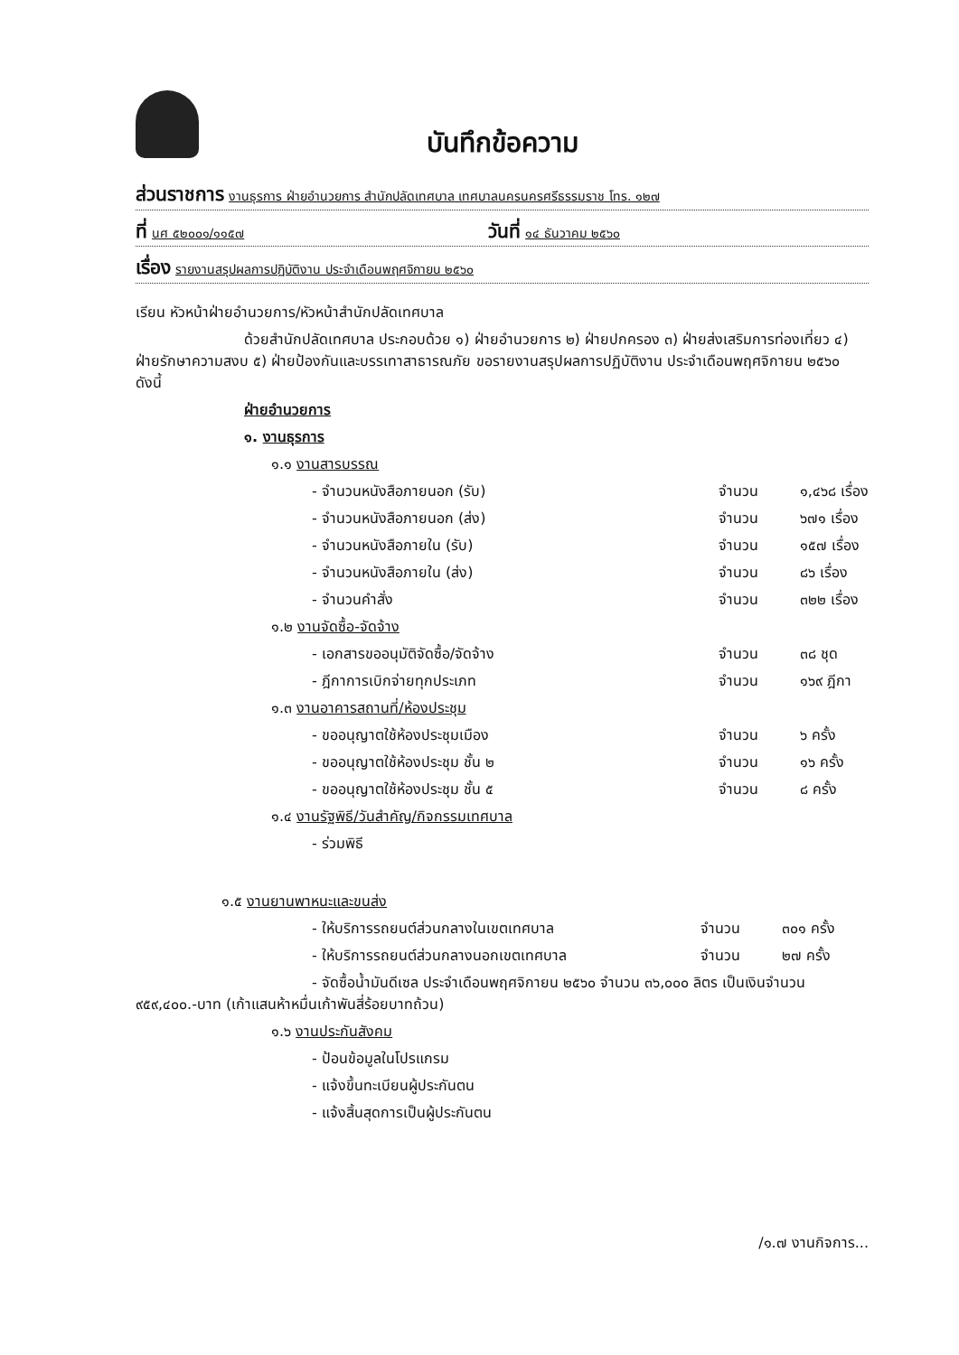บันทึกข้อความ
ส่วนราชการ งานธุรการ ฝ่ายอำนวยการ สำนักปลัดเทศบาล เทศบาลนครนครศรีธรรมราช โทร. ๑๒๗
ที่ นศ ๕๒๐๐๑/๑๑๕๗
วันที่ ๑๔ ธันวาคม ๒๕๖๐
เรื่อง รายงานสรุปผลการปฏิบัติงาน ประจำเดือนพฤศจิกายน ๒๕๖๐
เรียน หัวหน้าฝ่ายอำนวยการ/หัวหน้าสำนักปลัดเทศบาล
ด้วยสำนักปลัดเทศบาล ประกอบด้วย ๑) ฝ่ายอำนวยการ ๒) ฝ่ายปกครอง ๓) ฝ่ายส่งเสริมการท่องเที่ยว ๔) ฝ่ายรักษาความสงบ ๕) ฝ่ายป้องกันและบรรเทาสาธารณภัย ขอรายงานสรุปผลการปฏิบัติงาน ประจำเดือนพฤศจิกายน ๒๕๖๐ ดังนี้
ฝ่ายอำนวยการ
๑. งานธุรการ
๑.๑ งานสารบรรณ
- จำนวนหนังสือภายนอก (รับ) จำนวน ๑,๔๖๘ เรื่อง
- จำนวนหนังสือภายนอก (ส่ง) จำนวน ๖๗๑ เรื่อง
- จำนวนหนังสือภายใน (รับ) จำนวน ๑๕๗ เรื่อง
- จำนวนหนังสือภายใน (ส่ง) จำนวน ๘๖ เรื่อง
- จำนวนคำสั่ง จำนวน ๓๒๒ เรื่อง
๑.๒ งานจัดซื้อ-จัดจ้าง
- เอกสารขออนุมัติจัดซื้อ/จัดจ้าง จำนวน ๓๘ ชุด
- ฎีกาการเบิกจ่ายทุกประเภท จำนวน ๑๖๙ ฎีกา
๑.๓ งานอาคารสถานที่/ห้องประชุม
- ขออนุญาตใช้ห้องประชุมเมือง จำนวน ๖ ครั้ง
- ขออนุญาตใช้ห้องประชุม ชั้น ๒ จำนวน ๑๖ ครั้ง
- ขออนุญาตใช้ห้องประชุม ชั้น ๕ จำนวน ๘ ครั้ง
๑.๔ งานรัฐพิธี/วันสำคัญ/กิจกรรมเทศบาล
- ร่วมพิธี
๑.๕ งานยานพาหนะและขนส่ง
- ให้บริการรถยนต์ส่วนกลางในเขตเทศบาล จำนวน ๓๐๑ ครั้ง
- ให้บริการรถยนต์ส่วนกลางนอกเขตเทศบาล จำนวน ๒๗ ครั้ง
- จัดซื้อน้ำมันดีเซล ประจำเดือนพฤศจิกายน ๒๕๖๐ จำนวน ๓๖,๐๐๐ ลิตร เป็นเงินจำนวน ๙๕๙,๔๐๐.-บาท (เก้าแสนห้าหมื่นเก้าพันสี่ร้อยบาทถ้วน)
๑.๖ งานประกันสังคม
- ป้อนข้อมูลในโปรแกรม
- แจ้งขึ้นทะเบียนผู้ประกันตน
- แจ้งสิ้นสุดการเป็นผู้ประกันตน
/๑.๗ งานกิจการ...